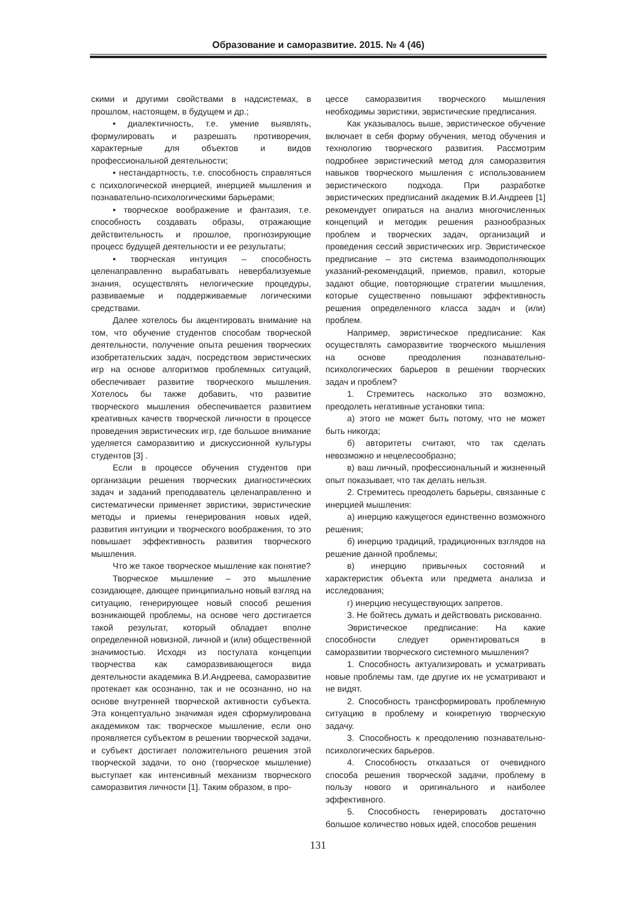Образование и саморазвитие. 2015. № 4 (46)
скими и другими свойствами в надсистемах, в прошлом, настоящем, в будущем и др.;
• диалектичность, т.е. умение выявлять, формулировать и разрешать противоречия, характерные для объектов и видов профессиональной деятельности;
• нестандартность, т.е. способность справляться с психологической инерцией, инерцией мышления и познавательно-психологическими барьерами;
• творческое воображение и фантазия, т.е. способность создавать образы, отражающие действительность и прошлое, прогнозирующие процесс будущей деятельности и ее результаты;
• творческая интуиция – способность целенаправленно вырабатывать невербализуемые знания, осуществлять нелогические процедуры, развиваемые и поддерживаемые логическими средствами.
Далее хотелось бы акцентировать внимание на том, что обучение студентов способам творческой деятельности, получение опыта решения творческих изобретательских задач, посредством эвристических игр на основе алгоритмов проблемных ситуаций, обеспечивает развитие творческого мышления. Хотелось бы также добавить, что развитие творческого мышления обеспечивается развитием креативных качеств творческой личности в процессе проведения эвристических игр, где большое внимание уделяется саморазвитию и дискуссионной культуры студентов [3] .
Если в процессе обучения студентов при организации решения творческих диагностических задач и заданий преподаватель целенаправленно и систематически применяет эвристики, эвристические методы и приемы генерирования новых идей, развития интуиции и творческого воображения, то это повышает эффективность развития творческого мышления.
Что же такое творческое мышление как понятие?
Творческое мышление – это мышление созидающее, дающее принципиально новый взгляд на ситуацию, генерирующее новый способ решения возникающей проблемы, на основе чего достигается такой результат, который обладает вполне определенной новизной, личной и (или) общественной значимостью. Исходя из постулата концепции творчества как саморазвивающегося вида деятельности академика В.И.Андреева, саморазвитие протекает как осознанно, так и не осознанно, но на основе внутренней творческой активности субъекта. Эта концептуально значимая идея сформулирована академиком так: творческое мышление, если оно проявляется субъектом в решении творческой задачи, и субъект достигает положительного решения этой творческой задачи, то оно (творческое мышление) выступает как интенсивный механизм творческого саморазвития личности [1]. Таким образом, в про-
цессе саморазвития творческого мышления необходимы эвристики, эвристические предписания.
Как указывалось выше, эвристическое обучение включает в себя форму обучения, метод обучения и технологию творческого развития. Рассмотрим подробнее эвристический метод для саморазвития навыков творческого мышления с использованием эвристического подхода. При разработке эвристических предписаний академик В.И.Андреев [1] рекомендует опираться на анализ многочисленных концепций и методик решения разнообразных проблем и творческих задач, организаций и проведения сессий эвристических игр. Эвристическое предписание – это система взаимодополняющих указаний-рекомендаций, приемов, правил, которые задают общие, повторяющие стратегии мышления, которые существенно повышают эффективность решения определенного класса задач и (или) проблем.
Например, эвристическое предписание: Как осуществлять саморазвитие творческого мышления на основе преодоления познавательно-психологических барьеров в решении творческих задач и проблем?
1. Стремитесь насколько это возможно, преодолеть негативные установки типа:
а) этого не может быть потому, что не может быть никогда;
б) авторитеты считают, что так сделать невозможно и нецелесообразно;
в) ваш личный, профессиональный и жизненный опыт показывает, что так делать нельзя.
2. Стремитесь преодолеть барьеры, связанные с инерцией мышления:
а) инерцию кажущегося единственно возможного решения;
б) инерцию традиций, традиционных взглядов на решение данной проблемы;
в) инерцию привычных состояний и характеристик объекта или предмета анализа и исследования;
г) инерцию несуществующих запретов.
3. Не бойтесь думать и действовать рискованно.
Эвристическое предписание: На какие способности следует ориентироваться в саморазвитии творческого системного мышления?
1. Способность актуализировать и усматривать новые проблемы там, где другие их не усматривают и не видят.
2. Способность трансформировать проблемную ситуацию в проблему и конкретную творческую задачу.
3. Способность к преодолению познавательно-психологических барьеров.
4. Способность отказаться от очевидного способа решения творческой задачи, проблему в пользу нового и оригинального и наиболее эффективного.
5. Способность генерировать достаточно большое количество новых идей, способов решения
131